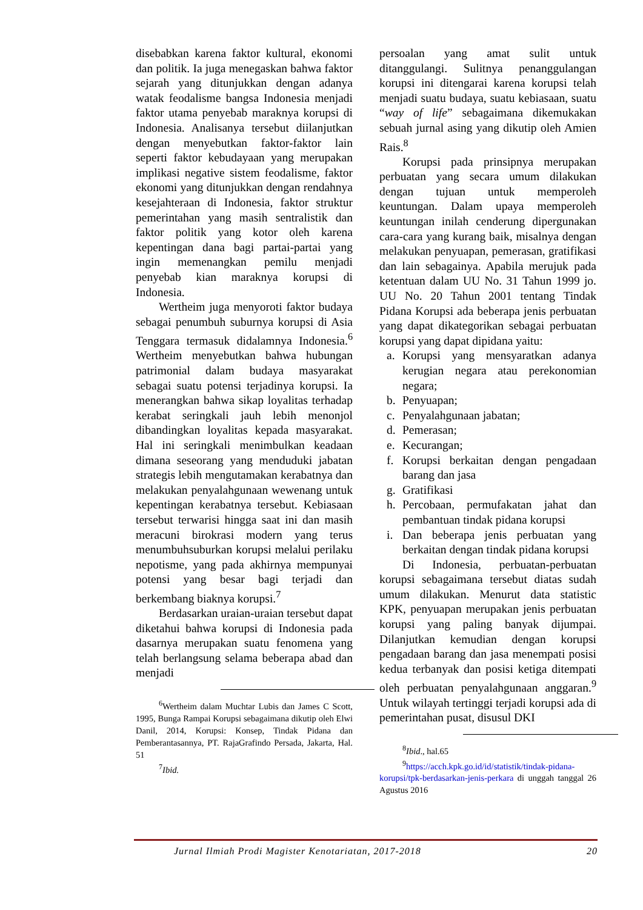disebabkan karena faktor kultural, ekonomi dan politik. Ia juga menegaskan bahwa faktor sejarah yang ditunjukkan dengan adanya watak feodalisme bangsa Indonesia menjadi faktor utama penyebab maraknya korupsi di Indonesia. Analisanya tersebut diilanjutkan dengan menyebutkan faktor-faktor lain seperti faktor kebudayaan yang merupakan implikasi negative sistem feodalisme, faktor ekonomi yang ditunjukkan dengan rendahnya kesejahteraan di Indonesia, faktor struktur pemerintahan yang masih sentralistik dan faktor politik yang kotor oleh karena kepentingan dana bagi partai-partai yang ingin memenangkan pemilu menjadi penyebab kian maraknya korupsi di Indonesia.
Wertheim juga menyoroti faktor budaya sebagai penumbuh suburnya korupsi di Asia Tenggara termasuk didalamnya Indonesia.<sup>6</sup> Wertheim menyebutkan bahwa hubungan patrimonial dalam budaya masyarakat sebagai suatu potensi terjadinya korupsi. Ia menerangkan bahwa sikap loyalitas terhadap kerabat seringkali jauh lebih menonjol dibandingkan loyalitas kepada masyarakat. Hal ini seringkali menimbulkan keadaan dimana seseorang yang menduduki jabatan strategis lebih mengutamakan kerabatnya dan melakukan penyalahgunaan wewenang untuk kepentingan kerabatnya tersebut. Kebiasaan tersebut terwarisi hingga saat ini dan masih meracuni birokrasi modern yang terus menumbuhsuburkan korupsi melalui perilaku nepotisme, yang pada akhirnya mempunyai potensi yang besar bagi terjadi dan berkembang biaknya korupsi.<sup>7</sup>
Berdasarkan uraian-uraian tersebut dapat diketahui bahwa korupsi di Indonesia pada dasarnya merupakan suatu fenomena yang telah berlangsung selama beberapa abad dan menjadi
<sup>6</sup> Wertheim dalam Muchtar Lubis dan James C Scott, 1995, Bunga Rampai Korupsi sebagaimana dikutip oleh Elwi Danil, 2014, Korupsi: Konsep, Tindak Pidana dan Pemberantasannya, PT. RajaGrafindo Persada, Jakarta, Hal. 51
<sup>7</sup> Ibid.
persoalan yang amat sulit untuk ditanggulangi. Sulitnya penanggulangan korupsi ini ditengarai karena korupsi telah menjadi suatu budaya, suatu kebiasaan, suatu “way of life” sebagaimana dikemukakan sebuah jurnal asing yang dikutip oleh Amien Rais.<sup>8</sup>
Korupsi pada prinsipnya merupakan perbuatan yang secara umum dilakukan dengan tujuan untuk memperoleh keuntungan. Dalam upaya memperoleh keuntungan inilah cenderung dipergunakan cara-cara yang kurang baik, misalnya dengan melakukan penyuapan, pemerasan, gratifikasi dan lain sebagainya. Apabila merujuk pada ketentuan dalam UU No. 31 Tahun 1999 jo. UU No. 20 Tahun 2001 tentang Tindak Pidana Korupsi ada beberapa jenis perbuatan yang dapat dikategorikan sebagai perbuatan korupsi yang dapat dipidana yaitu:
a. Korupsi yang mensyaratkan adanya kerugian negara atau perekonomian negara;
b. Penyuapan;
c. Penyalahgunaan jabatan;
d. Pemerasan;
e. Kecurangan;
f. Korupsi berkaitan dengan pengadaan barang dan jasa
g. Gratifikasi
h. Percobaan, permufakatan jahat dan pembantuan tindak pidana korupsi
i. Dan beberapa jenis perbuatan yang berkaitan dengan tindak pidana korupsi
Di Indonesia, perbuatan-perbuatan korupsi sebagaimana tersebut diatas sudah umum dilakukan. Menurut data statistic KPK, penyuapan merupakan jenis perbuatan korupsi yang paling banyak dijumpai. Dilanjutkan kemudian dengan korupsi pengadaan barang dan jasa menempati posisi kedua terbanyak dan posisi ketiga ditempati oleh perbuatan penyalahgunaan anggaran.<sup>9</sup> Untuk wilayah tertinggi terjadi korupsi ada di pemerintahan pusat, disusul DKI
<sup>8</sup> Ibid., hal.65
<sup>9</sup> https://acch.kpk.go.id/id/statistik/tindak-pidana-korupsi/tpk-berdasarkan-jenis-perkara di unggah tanggal 26 Agustus 2016
Jurnal Ilmiah Prodi Magister Kenotariatan, 2017-2018 20